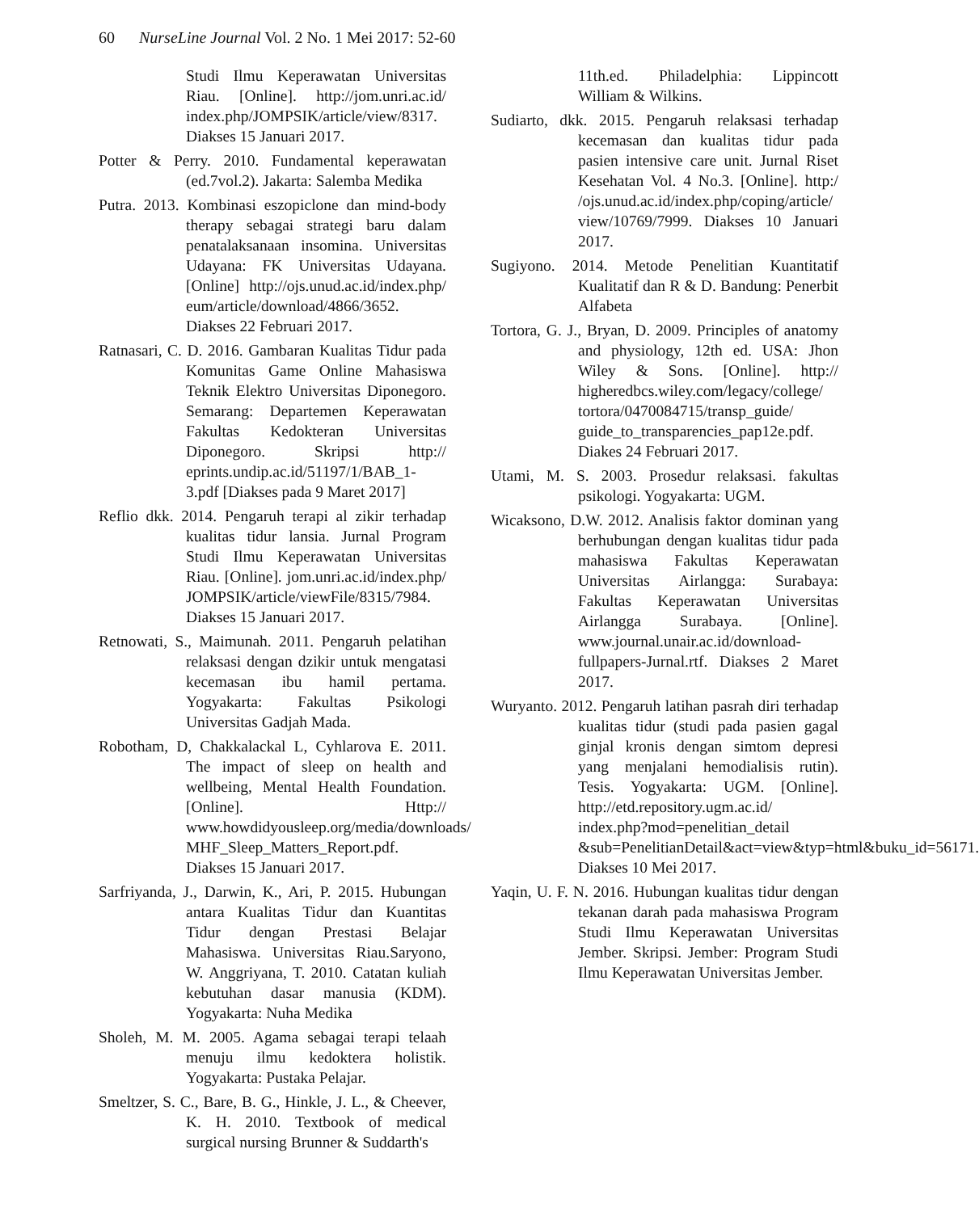60 NurseLine Journal Vol. 2 No. 1 Mei 2017: 52-60
Studi Ilmu Keperawatan Universitas Riau. [Online]. http://jom.unri.ac.id/ index.php/JOMPSIK/article/view/8317. Diakses 15 Januari 2017.
Potter & Perry. 2010. Fundamental keperawatan (ed.7vol.2). Jakarta: Salemba Medika
Putra. 2013. Kombinasi eszopiclone dan mind-body therapy sebagai strategi baru dalam penatalaksanaan insomina. Universitas Udayana: FK Universitas Udayana. [Online] http://ojs.unud.ac.id/index.php/ eum/article/download/4866/3652. Diakses 22 Februari 2017.
Ratnasari, C. D. 2016. Gambaran Kualitas Tidur pada Komunitas Game Online Mahasiswa Teknik Elektro Universitas Diponegoro. Semarang: Departemen Keperawatan Fakultas Kedokteran Universitas Diponegoro. Skripsi http:// eprints.undip.ac.id/51197/1/BAB_1-3.pdf [Diakses pada 9 Maret 2017]
Reflio dkk. 2014. Pengaruh terapi al zikir terhadap kualitas tidur lansia. Jurnal Program Studi Ilmu Keperawatan Universitas Riau. [Online]. jom.unri.ac.id/index.php/ JOMPSIK/article/viewFile/8315/7984. Diakses 15 Januari 2017.
Retnowati, S., Maimunah. 2011. Pengaruh pelatihan relaksasi dengan dzikir untuk mengatasi kecemasan ibu hamil pertama. Yogyakarta: Fakultas Psikologi Universitas Gadjah Mada.
Robotham, D, Chakkalackal L, Cyhlarova E. 2011. The impact of sleep on health and wellbeing, Mental Health Foundation. [Online]. Http:// www.howdidyousleep.org/media/downloads/ MHF_Sleep_Matters_Report.pdf. Diakses 15 Januari 2017.
Sarfriyanda, J., Darwin, K., Ari, P. 2015. Hubungan antara Kualitas Tidur dan Kuantitas Tidur dengan Prestasi Belajar Mahasiswa. Universitas Riau.Saryono, W. Anggriyana, T. 2010. Catatan kuliah kebutuhan dasar manusia (KDM). Yogyakarta: Nuha Medika
Sholeh, M. M. 2005. Agama sebagai terapi telaah menuju ilmu kedoktera holistik. Yogyakarta: Pustaka Pelajar.
Smeltzer, S. C., Bare, B. G., Hinkle, J. L., & Cheever, K. H. 2010. Textbook of medical surgical nursing Brunner & Suddarth's
11th.ed. Philadelphia: Lippincott William & Wilkins.
Sudiarto, dkk. 2015. Pengaruh relaksasi terhadap kecemasan dan kualitas tidur pada pasien intensive care unit. Jurnal Riset Kesehatan Vol. 4 No.3. [Online]. http:/ /ojs.unud.ac.id/index.php/coping/article/ view/10769/7999. Diakses 10 Januari 2017.
Sugiyono. 2014. Metode Penelitian Kuantitatif Kualitatif dan R & D. Bandung: Penerbit Alfabeta
Tortora, G. J., Bryan, D. 2009. Principles of anatomy and physiology, 12th ed. USA: Jhon Wiley & Sons. [Online]. http:// higheredbcs.wiley.com/legacy/college/ tortora/0470084715/transp_guide/ guide_to_transparencies_pap12e.pdf. Diakes 24 Februari 2017.
Utami, M. S. 2003. Prosedur relaksasi. fakultas psikologi. Yogyakarta: UGM.
Wicaksono, D.W. 2012. Analisis faktor dominan yang berhubungan dengan kualitas tidur pada mahasiswa Fakultas Keperawatan Universitas Airlangga: Surabaya: Fakultas Keperawatan Universitas Airlangga Surabaya. [Online]. www.journal.unair.ac.id/download-fullpapers-Jurnal.rtf. Diakses 2 Maret 2017.
Wuryanto. 2012. Pengaruh latihan pasrah diri terhadap kualitas tidur (studi pada pasien gagal ginjal kronis dengan simtom depresi yang menjalani hemodialisis rutin). Tesis. Yogyakarta: UGM. [Online]. http://etd.repository.ugm.ac.id/ index.php?mod=penelitian_detail &sub=PenelitianDetail&act=view&typ=html&buku_id=56171. Diakses 10 Mei 2017.
Yaqin, U. F. N. 2016. Hubungan kualitas tidur dengan tekanan darah pada mahasiswa Program Studi Ilmu Keperawatan Universitas Jember. Skripsi. Jember: Program Studi Ilmu Keperawatan Universitas Jember.